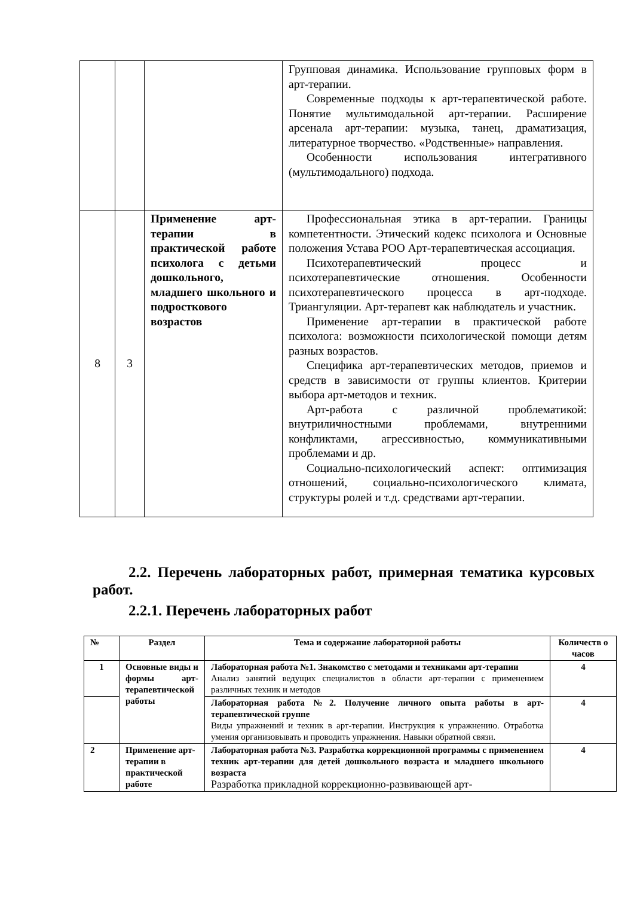| | | | Групповая динамика. Использование групповых форм в арт-терапии. Современные подходы к арт-терапевтической работе. Понятие мультимодальной арт-терапии. Расширение арсенала арт-терапии: музыка, танец, драматизация, литературное творчество. «Родственные» направления. Особенности использования интегративного (мультимодального) подхода. |
| 8 | 3 | Применение арт-терапии в практической работе психолога с детьми дошкольного, младшего школьного и подросткового возрастов | Профессиональная этика в арт-терапии. Границы компетентности. Этический кодекс психолога и Основные положения Устава РОО Арт-терапевтическая ассоциация. Психотерапевтический процесс и психотерапевтические отношения. Особенности психотерапевтического процесса в арт-подходе. Триангуляции. Арт-терапевт как наблюдатель и участник. Применение арт-терапии в практической работе психолога: возможности психологической помощи детям разных возрастов. Специфика арт-терапевтических методов, приемов и средств в зависимости от группы клиентов. Критерии выбора арт-методов и техник. Арт-работа с различной проблематикой: внутриличностными проблемами, внутренними конфликтами, агрессивностью, коммуникативными проблемами и др. Социально-психологический аспект: оптимизация отношений, социально-психологического климата, структуры ролей и т.д. средствами арт-терапии. |
2.2. Перечень лабораторных работ, примерная тематика курсовых работ.
2.2.1. Перечень лабораторных работ
| № | Раздел | Тема и содержание лабораторной работы | Количеств о часов |
| --- | --- | --- | --- |
| 1 | Основные виды и формы арт-терапевтической работы | Лабораторная работа №1. Знакомство с методами и техниками арт-терапии Анализ занятий ведущих специалистов в области арт-терапии с применением различных техник и методов | 4 |
| | | Лабораторная работа №2. Получение личного опыта работы в арт-терапевтической группе Виды упражнений и техник в арт-терапии. Инструкция к упражнению. Отработка умения организовывать и проводить упражнения. Навыки обратной связи. | 4 |
| 2 | Применение арт-терапии в практической работе | Лабораторная работа №3. Разработка коррекционной программы с применением техник арт-терапии для детей дошкольного возраста и младшего школьного возраста Разработка прикладной коррекционно-развивающей арт- | 4 |